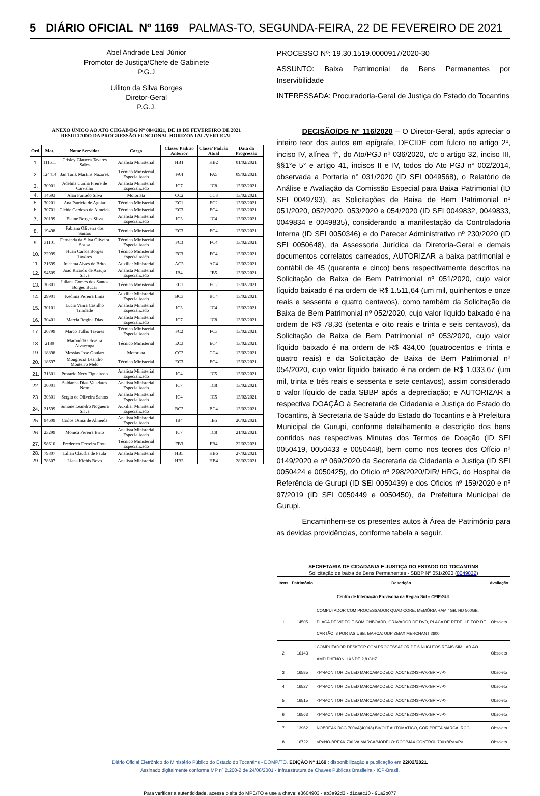5 DIÁRIO OFICIAL Nº 1169 PALMAS-TO, SEGUNDA-FEIRA, 22 DE FEVEREIRO DE 2021
Abel Andrade Leal Júnior
Promotor de Justiça/Chefe de Gabinete
P.G.J
Uiliton da Silva Borges
Diretor-Geral
P.G.J.
ANEXO ÚNICO AO ATO CHGAB/DG N° 004/2021, DE 19 DE FEVEREIRO DE 2021
RESULTADO DA PROGRESSÃO FUNCIONAL HORIZONTAL/VERTICAL
| Ord. | Mat. | Nome Servidor | Cargo | Classe/ Padrão Anterior | Classe/ Padrão Atual | Data da Progressão |
| --- | --- | --- | --- | --- | --- | --- |
| 1. | 111611 | Crisley Glaucea Tavares Sales | Analista Ministerial | HB1 | HB2 | 01/02/2021 |
| 2. | 124414 | Jan Tarik Martins Nazorek | Técnico Ministerial Especializado | FA4 | FA5 | 09/02/2021 |
| 3. | 30901 | Adelma Cunha Freire de Carvalho | Analista Ministerial Especializado | IC7 | IC8 | 13/02/2021 |
| 4. | 14693 | Alan Furtado Silva | Motorista | CC2 | CC3 | 13/02/2021 |
| 5. | 30201 | Ana Patricia de Aguiar | Técnico Ministerial | EC1 | EC2 | 13/02/2021 |
| 6. | 30701 | Cleide Cardoso de Almeida | Técnico Ministerial | EC3 | EC4 | 13/02/2021 |
| 7. | 20199 | Elaine Borges Silva | Analista Ministerial Especializado | IC3 | IC4 | 13/02/2021 |
| 8. | 19498 | Fabiana Oliveira dos Santos | Técnico Ministerial | EC3 | EC4 | 13/02/2021 |
| 9. | 31101 | Fernanda da Silva Oliveira Sousa | Técnico Ministerial Especializado | FC3 | FC4 | 13/02/2021 |
| 10. | 22999 | Huan Carlos Borges Tavares | Técnico Ministerial Especializado | FC3 | FC4 | 13/02/2021 |
| 11. | 21699 | Iracema Alves de Brito | Auxiliar Ministerial | AC3 | AC4 | 13/02/2021 |
| 12. | 94509 | Joao Ricardo de Araújo Silva | Analista Ministerial Especializado | IB4 | IB5 | 13/02/2021 |
| 13. | 30801 | Juliana Gomes dos Santos Borges Bucar | Técnico Ministerial | EC1 | EC2 | 13/02/2021 |
| 14. | 29901 | Kedima Pereira Lima | Auxiliar Ministerial Especializado | BC3 | BC4 | 13/02/2021 |
| 15. | 30101 | Lucia Vania Castilho Trindade | Analista Ministerial Especializado | IC3 | IC4 | 13/02/2021 |
| 16. | 30401 | Marcia Regina Dias | Analista Ministerial Especializado | IC7 | IC8 | 13/02/2021 |
| 17. | 20799 | Marco Tullio Tavares | Técnico Ministerial Especializado | FC2 | FC3 | 13/02/2021 |
| 18. | 2189 | Maronilda Oliveira Alvarenga | Técnico Ministerial | EC3 | EC4 | 13/02/2021 |
| 19. | 18898 | Messias Jose Goulart | Motorista | CC3 | CC4 | 13/02/2021 |
| 20. | 18697 | Mougrecia Leandro Monteiro Melo | Técnico Ministerial | EC3 | EC4 | 13/02/2021 |
| 21. | 31301 | Protazio Nery Figueiredo | Analista Ministerial Especializado | IC4 | IC5 | 13/02/2021 |
| 22. | 30001 | Saldanha Dias Valadares Neto | Analista Ministerial Especializado | IC7 | IC8 | 13/02/2021 |
| 23. | 30301 | Sergio de Oliveira Santos | Analista Ministerial Especializado | IC4 | IC5 | 13/02/2021 |
| 24. | 21599 | Simone Leandro Nogueira Silva | Auxiliar Ministerial Especializado | BC3 | BC4 | 13/02/2021 |
| 25. | 94609 | Carlos Osma de Almeida | Analista Ministerial Especializado | IB4 | IB5 | 20/02/2021 |
| 26. | 23299 | Monica Pereira Brito | Analista Ministerial Especializado | IC7 | IC8 | 21/02/2021 |
| 27. | 98610 | Frederico Ferreira Frota | Técnico Ministerial Especializado | FB3 | FB4 | 22/02/2021 |
| 28. | 79807 | Lilian Claudia de Paula | Analista Ministerial | HB5 | HB6 | 27/02/2021 |
| 29. | 78307 | Liana Klebis Bovo | Analista Ministerial | HB3 | HB4 | 28/02/2021 |
PROCESSO Nº: 19.30.1519.0000917/2020-30
ASSUNTO: Baixa Patrimonial de Bens Permanentes por Inservibilidade
INTERESSADA: Procuradoria-Geral de Justiça do Estado do Tocantins
DECISÃO/DG Nº 116/2020 – O Diretor-Geral, após apreciar o inteiro teor dos autos em epígrafe, DECIDE com fulcro no artigo 2º, inciso IV, alínea “f”, do Ato/PGJ nº 036/2020, c/c o artigo 32, inciso III, §§1°e 5° e artigo 41, incisos II e IV, todos do Ato PGJ n° 002/2014, observada a Portaria n° 031/2020 (ID SEI 0049568), o Relatório de Análise e Avaliação da Comissão Especial para Baixa Patrimonial (ID SEI 0049793), as Solicitações de Baixa de Bem Patrimonial nº 051/2020, 052/2020, 053/2020 e 054/2020 (ID SEI 0049832, 0049833, 0049834 e 0049835), considerando a manifestação da Controladoria Interna (ID SEI 0050346) e do Parecer Administrativo nº 230/2020 (ID SEI 0050648), da Assessoria Jurídica da Diretoria-Geral e demais documentos correlatos carreados, AUTORIZAR a baixa patrimonial e contábil de 45 (quarenta e cinco) bens respectivamente descritos na Solicitação de Baixa de Bem Patrimonial nº 051/2020, cujo valor líquido baixado é na ordem de R$ 1.511,64 (um mil, quinhentos e onze reais e sessenta e quatro centavos), como também da Solicitação de Baixa de Bem Patrimonial nº 052/2020, cujo valor líquido baixado é na ordem de R$ 78,36 (setenta e oito reais e trinta e seis centavos), da Solicitação de Baixa de Bem Patrimonial nº 053/2020, cujo valor líquido baixado é na ordem de R$ 434,00 (quatrocentos e trinta e quatro reais) e da Solicitação de Baixa de Bem Patrimonial nº 054/2020, cujo valor líquido baixado é na ordem de R$ 1.033,67 (um mil, trinta e três reais e sessenta e sete centavos), assim considerado o valor líquido de cada SBBP após a depreciação; e AUTORIZAR a respectiva DOAÇÃO à Secretaria de Cidadania e Justiça do Estado do Tocantins, à Secretaria de Saúde do Estado do Tocantins e à Prefeitura Municipal de Gurupi, conforme detalhamento e descrição dos bens contidos nas respectivas Minutas dos Termos de Doação (ID SEI 0050419, 0050433 e 0050448), bem como nos teores dos Ofício nº 0149/2020 e nº 069/2020 da Secretaria da Cidadania e Justiça (ID SEI 0050424 e 0050425), do Ofício nº 298/2020/DIR/ HRG, do Hospital de Referência de Gurupi (ID SEI 0050439) e dos Oficios nº 159/2020 e nº 97/2019 (ID SEI 0050449 e 0050450), da Prefeitura Municipal de Gurupi.
Encaminhem-se os presentes autos à Área de Patrimônio para as devidas providências, conforme tabela a seguir.
SECRETARIA DE CIDADANIA E JUSTIÇA DO ESTADO DO TOCANTINS
Solicitação de baixa de Bens Permanentes - SBBP Nº 051/2020 (0049832)
| Itens | Patrimônio | Descrição | Avaliação |
| --- | --- | --- | --- |
| Centro de Internação Provisória da Região Sul – CEIP-SUL | | | |
| 1 | 14505 | COMPUTADOR COM PROCESSADOR QUAD CORE, MEMÓRIA RAM 4GB, HD 500GB, PLACA DE VÍDEO E SOM ONBOARD, GRAVADOR DE DVD, PLACA DE REDE, LEITOR DE CARTÃO, 3 PORTAS USB. MARCA: UDP ZMAX MERCHANT 2600 | Obsoleto |
| 2 | 16143 | COMPUTADOR DESKTOP COM PROCESSADOR DE 6 NÚCLEOS REAIS SIMILAR AO AMD PHENON II X6 DE 2,8 GHZ. | Obsoleto |
| 3 | 16585 | <P>MONITOR DE LED MARCA/MODELO: AOC/ E2243FWK<BR></P> | Obsoleto |
| 4 | 16527 | <P>MONITOR DE LED MARCA/MODELO: AOC/ E2243FWK<BR></P> | Obsoleto |
| 5 | 16515 | <P>MONITOR DE LED MARCA/MODELO: AOC/ E2243FWK<BR></P> | Obsoleto |
| 6 | 16563 | <P>MONITOR DE LED MARCA/MODELO: AOC/ E2243FWK<BR></P> | Obsoleto |
| 7 | 13962 | NOBREAK RCG 700VA(40048) BIVOLT AUTOMÁTICO, COR PRETA MARCA: RCG | Obsoleto |
| 8 | 16722 | <P>NO-BREAK 700 VA.MARCA/MODELO: RCG/MAX CONTROL 700<BR></P> | Obsoleto |
Diário Oficial Eletrônico do Ministério Público do Estado do Tocantins - DOMP/TO. EDIÇÃO Nº 1169 : disponibilização e publicação em 22/02/2021.
Assinado digitalmente conforme MP nº 2.200-2 de 24/08/2001 - Infraestrutura de Chaves Públicas Brasileira - ICP-Brasil.
Para verificar a autenticidade, acesse o site do MPE/TO e use a chave: e3604903 - ab3a92d3 - d1caec10 - 91a2b077